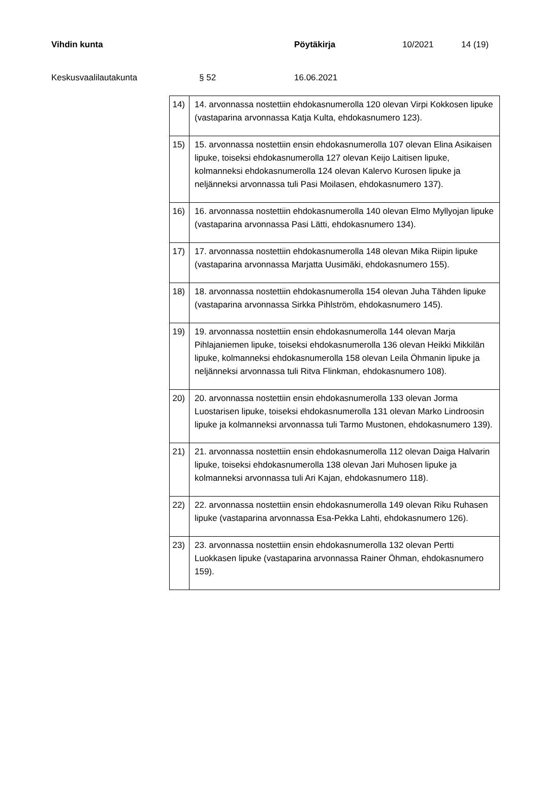Vihdin kunta Pöytäkirja 10/2021 14 (19)
Keskusvaalilautakunta § 52 16.06.2021
| 14) | 14. arvonnassa nostettiin ehdokasnumerolla 120 olevan Virpi Kokkosen lipuke (vastaparina arvonnassa Katja Kulta, ehdokasnumero 123). |
| 15) | 15. arvonnassa nostettiin ensin ehdokasnumerolla 107 olevan Elina Asikaisen lipuke, toiseksi ehdokasnumerolla 127 olevan Keijo Laitisen lipuke, kolmanneksi ehdokasnumerolla 124 olevan Kalervo Kurosen lipuke ja neljänneksi arvonnassa tuli Pasi Moilasen, ehdokasnumero 137). |
| 16) | 16. arvonnassa nostettiin ehdokasnumerolla 140 olevan Elmo Myllyojan lipuke (vastaparina arvonnassa Pasi Lätti, ehdokasnumero 134). |
| 17) | 17. arvonnassa nostettiin ehdokasnumerolla 148 olevan Mika Riipin lipuke (vastaparina arvonnassa Marjatta Uusimäki, ehdokasnumero 155). |
| 18) | 18. arvonnassa nostettiin ehdokasnumerolla 154 olevan Juha Tähden lipuke (vastaparina arvonnassa Sirkka Pihlström, ehdokasnumero 145). |
| 19) | 19. arvonnassa nostettiin ensin ehdokasnumerolla 144 olevan Marja Pihlajaniemen lipuke, toiseksi ehdokasnumerolla 136 olevan Heikki Mikkilän lipuke, kolmanneksi ehdokasnumerolla 158 olevan Leila Öhmanin lipuke ja neljänneksi arvonnassa tuli Ritva Flinkman, ehdokasnumero 108). |
| 20) | 20. arvonnassa nostettiin ensin ehdokasnumerolla 133 olevan Jorma Luostarisen lipuke, toiseksi ehdokasnumerolla 131 olevan Marko Lindroosin lipuke ja kolmanneksi arvonnassa tuli Tarmo Mustonen, ehdokasnumero 139). |
| 21) | 21. arvonnassa nostettiin ensin ehdokasnumerolla 112 olevan Daiga Halvarin lipuke, toiseksi ehdokasnumerolla 138 olevan Jari Muhosen lipuke ja kolmanneksi arvonnassa tuli Ari Kajan, ehdokasnumero 118). |
| 22) | 22. arvonnassa nostettiin ensin ehdokasnumerolla 149 olevan Riku Ruhasen lipuke (vastaparina arvonnassa Esa-Pekka Lahti, ehdokasnumero 126). |
| 23) | 23. arvonnassa nostettiin ensin ehdokasnumerolla 132 olevan Pertti Luokkasen lipuke (vastaparina arvonnassa Rainer Öhman, ehdokasnumero 159). |